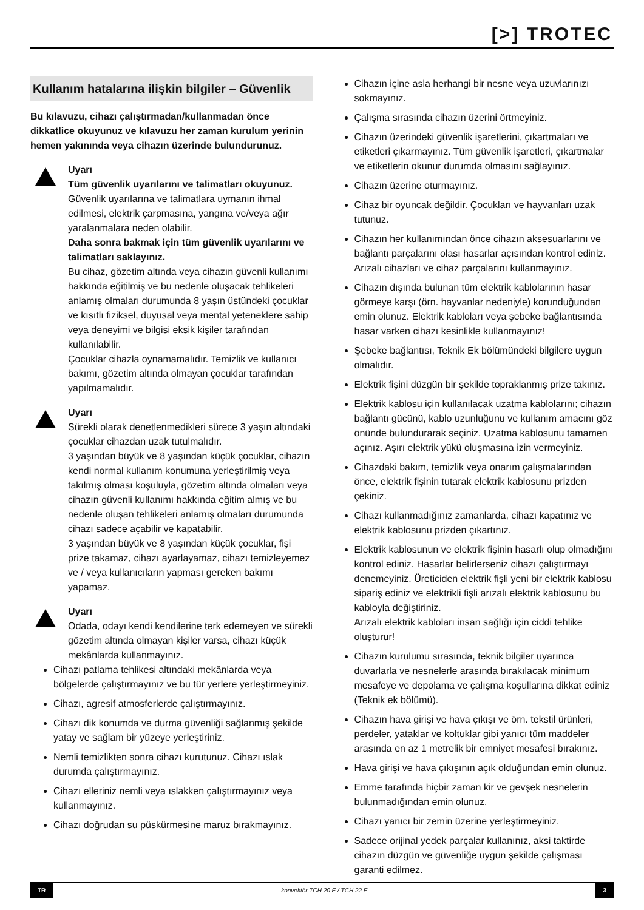[>] TROTEC
Kullanım hatalarına ilişkin bilgiler – Güvenlik
Bu kılavuzu, cihazı çalıştırmadan/kullanmadan önce dikkatlice okuyunuz ve kılavuzu her zaman kurulum yerinin hemen yakınında veya cihazın üzerinde bulundurunuz.
Uyarı
Tüm güvenlik uyarılarını ve talimatları okuyunuz.
Güvenlik uyarılarına ve talimatlara uymanın ihmal edilmesi, elektrik çarpmasına, yangına ve/veya ağır yaralanmalara neden olabilir.
Daha sonra bakmak için tüm güvenlik uyarılarını ve talimatları saklayınız.
Bu cihaz, gözetim altında veya cihazın güvenli kullanımı hakkında eğitilmiş ve bu nedenle oluşacak tehlikeleri anlamış olmaları durumunda 8 yaşın üstündeki çocuklar ve kısıtlı fiziksel, duyusal veya mental yeteneklere sahip veya deneyimi ve bilgisi eksik kişiler tarafından kullanılabilir.
Çocuklar cihazla oynamamalıdır. Temizlik ve kullanıcı bakımı, gözetim altında olmayan çocuklar tarafından yapılmamalıdır.
Uyarı
Sürekli olarak denetlenmedikleri sürece 3 yaşın altındaki çocuklar cihazdan uzak tutulmalıdır.
3 yaşından büyük ve 8 yaşından küçük çocuklar, cihazın kendi normal kullanım konumuna yerleştirilmiş veya takılmış olması koşuluyla, gözetim altında olmaları veya cihazın güvenli kullanımı hakkında eğitim almış ve bu nedenle oluşan tehlikeleri anlamış olmaları durumunda cihazı sadece açabilir ve kapatabilir.
3 yaşından büyük ve 8 yaşından küçük çocuklar, fişi prize takamaz, cihazı ayarlayamaz, cihazı temizleyemez ve / veya kullanıcıların yapması gereken bakımı yapamaz.
Uyarı
Odada, odayı kendi kendilerine terk edemeyen ve sürekli gözetim altında olmayan kişiler varsa, cihazı küçük mekânlarda kullanmayınız.
Cihazı patlama tehlikesi altındaki mekânlarda veya bölgelerde çalıştırmayınız ve bu tür yerlere yerleştirmeyiniz.
Cihazı, agresif atmosferlerde çalıştırmayınız.
Cihazı dik konumda ve durma güvenliği sağlanmış şekilde yatay ve sağlam bir yüzeye yerleştiriniz.
Nemli temizlikten sonra cihazı kurutunuz. Cihazı ıslak durumda çalıştırmayınız.
Cihazı elleriniz nemli veya ıslakken çalıştırmayınız veya kullanmayınız.
Cihazı doğrudan su püskürmesine maruz bırakmayınız.
Cihazın içine asla herhangi bir nesne veya uzuvlarınızı sokmayınız.
Çalışma sırasında cihazın üzerini örtmeyiniz.
Cihazın üzerindeki güvenlik işaretlerini, çıkartmaları ve etiketleri çıkarmayınız. Tüm güvenlik işaretleri, çıkartmalar ve etiketlerin okunur durumda olmasını sağlayınız.
Cihazın üzerine oturmayınız.
Cihaz bir oyuncak değildir. Çocukları ve hayvanları uzak tutunuz.
Cihazın her kullanımından önce cihazın aksesuarlarını ve bağlantı parçalarını olası hasarlar açısından kontrol ediniz. Arızalı cihazları ve cihaz parçalarını kullanmayınız.
Cihazın dışında bulunan tüm elektrik kablolarının hasar görmeye karşı (örn. hayvanlar nedeniyle) korunduğundan emin olunuz. Elektrik kabloları veya şebeke bağlantısında hasar varken cihazı kesinlikle kullanmayınız!
Şebeke bağlantısı, Teknik Ek bölümündeki bilgilere uygun olmalıdır.
Elektrik fişini düzgün bir şekilde topraklanmış prize takınız.
Elektrik kablosu için kullanılacak uzatma kablolarını; cihazın bağlantı gücünü, kablo uzunluğunu ve kullanım amacını göz önünde bulundurarak seçiniz. Uzatma kablosunu tamamen açınız. Aşırı elektrik yükü oluşmasına izin vermeyiniz.
Cihazdaki bakım, temizlik veya onarım çalışmalarından önce, elektrik fişinin tutarak elektrik kablosunu prizden çekiniz.
Cihazı kullanmadığınız zamanlarda, cihazı kapatınız ve elektrik kablosunu prizden çıkartınız.
Elektrik kablosunun ve elektrik fişinin hasarlı olup olmadığını kontrol ediniz. Hasarlar belirlerseniz cihazı çalıştırmayı denemeyiniz. Üreticiden elektrik fişli yeni bir elektrik kablosu sipariş ediniz ve elektrikli fişli arızalı elektrik kablosunu bu kabloyla değiştiriniz.
Arızalı elektrik kabloları insan sağlığı için ciddi tehlike oluşturur!
Cihazın kurulumu sırasında, teknik bilgiler uyarınca duvarlarla ve nesnelerle arasında bırakılacak minimum mesafeye ve depolama ve çalışma koşullarına dikkat ediniz (Teknik ek bölümü).
Cihazın hava girişi ve hava çıkışı ve örn. tekstil ürünleri, perdeler, yataklar ve koltuklar gibi yanıcı tüm maddeler arasında en az 1 metrelik bir emniyet mesafesi bırakınız.
Hava girişi ve hava çıkışının açık olduğundan emin olunuz.
Emme tarafında hiçbir zaman kir ve gevşek nesnelerin bulunmadığından emin olunuz.
Cihazı yanıcı bir zemin üzerine yerleştirmeyiniz.
Sadece orijinal yedek parçalar kullanınız, aksi taktirde cihazın düzgün ve güvenliğe uygun şekilde çalışması garanti edilmez.
TR konvektör TCH 20 E / TCH 22 E 3